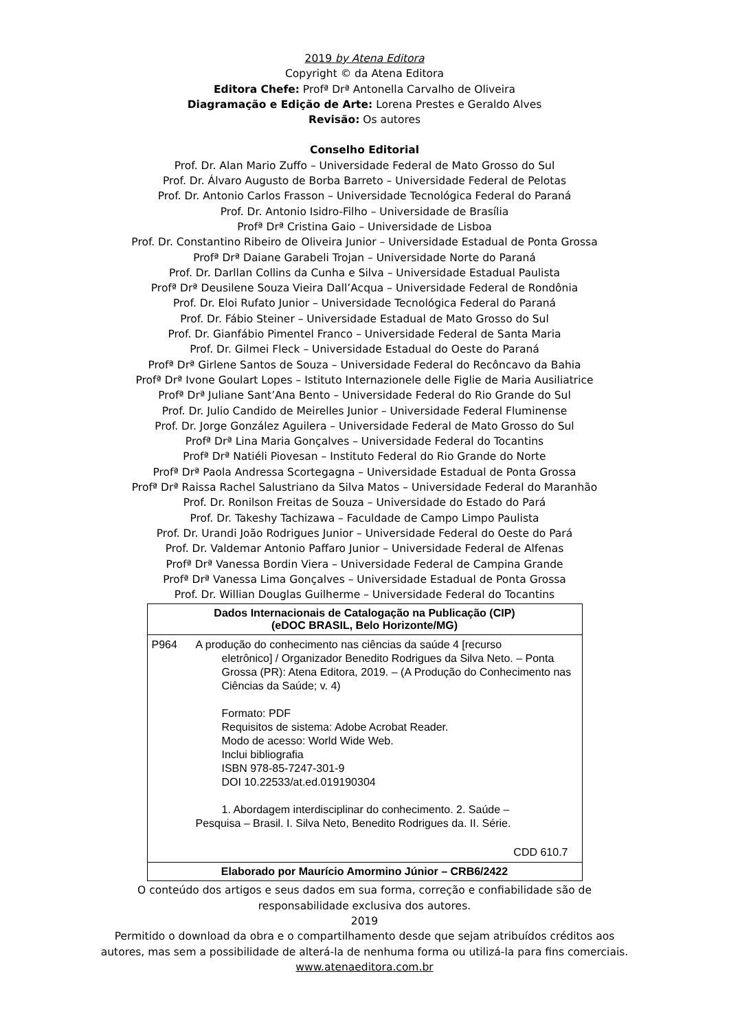2019 by Atena Editora
Copyright © da Atena Editora
Editora Chefe: Profª Drª Antonella Carvalho de Oliveira
Diagramação e Edição de Arte: Lorena Prestes e Geraldo Alves
Revisão: Os autores
Conselho Editorial
Prof. Dr. Alan Mario Zuffo – Universidade Federal de Mato Grosso do Sul
Prof. Dr. Álvaro Augusto de Borba Barreto – Universidade Federal de Pelotas
Prof. Dr. Antonio Carlos Frasson – Universidade Tecnológica Federal do Paraná
Prof. Dr. Antonio Isidro-Filho – Universidade de Brasília
Profª Drª Cristina Gaio – Universidade de Lisboa
Prof. Dr. Constantino Ribeiro de Oliveira Junior – Universidade Estadual de Ponta Grossa
Profª Drª Daiane Garabeli Trojan – Universidade Norte do Paraná
Prof. Dr. Darllan Collins da Cunha e Silva – Universidade Estadual Paulista
Profª Drª Deusilene Souza Vieira Dall’Acqua – Universidade Federal de Rondônia
Prof. Dr. Eloi Rufato Junior – Universidade Tecnológica Federal do Paraná
Prof. Dr. Fábio Steiner – Universidade Estadual de Mato Grosso do Sul
Prof. Dr. Gianfábio Pimentel Franco – Universidade Federal de Santa Maria
Prof. Dr. Gilmei Fleck – Universidade Estadual do Oeste do Paraná
Profª Drª Girlene Santos de Souza – Universidade Federal do Recôncavo da Bahia
Profª Drª Ivone Goulart Lopes – Istituto Internazionele delle Figlie de Maria Ausiliatrice
Profª Drª Juliane Sant’Ana Bento – Universidade Federal do Rio Grande do Sul
Prof. Dr. Julio Candido de Meirelles Junior – Universidade Federal Fluminense
Prof. Dr. Jorge González Aguilera – Universidade Federal de Mato Grosso do Sul
Profª Drª Lina Maria Gonçalves – Universidade Federal do Tocantins
Profª Drª Natiéli Piovesan – Instituto Federal do Rio Grande do Norte
Profª Drª Paola Andressa Scortegagna – Universidade Estadual de Ponta Grossa
Profª Drª Raissa Rachel Salustriano da Silva Matos – Universidade Federal do Maranhão
Prof. Dr. Ronilson Freitas de Souza – Universidade do Estado do Pará
Prof. Dr. Takeshy Tachizawa – Faculdade de Campo Limpo Paulista
Prof. Dr. Urandi João Rodrigues Junior – Universidade Federal do Oeste do Pará
Prof. Dr. Valdemar Antonio Paffaro Junior – Universidade Federal de Alfenas
Profª Drª Vanessa Bordin Viera – Universidade Federal de Campina Grande
Profª Drª Vanessa Lima Gonçalves – Universidade Estadual de Ponta Grossa
Prof. Dr. Willian Douglas Guilherme – Universidade Federal do Tocantins
| Dados Internacionais de Catalogação na Publicação (CIP) (eDOC BRASIL, Belo Horizonte/MG) |
| P964 A produção do conhecimento nas ciências da saúde 4 [recurso eletrônico] / Organizador Benedito Rodrigues da Silva Neto. – Ponta Grossa (PR): Atena Editora, 2019. – (A Produção do Conhecimento nas Ciências da Saúde; v. 4) Formato: PDF Requisitos de sistema: Adobe Acrobat Reader. Modo de acesso: World Wide Web. Inclui bibliografia ISBN 978-85-7247-301-9 DOI 10.22533/at.ed.019190304 1. Abordagem interdisciplinar do conhecimento. 2. Saúde – Pesquisa – Brasil. I. Silva Neto, Benedito Rodrigues da. II. Série. CDD 610.7 |
| Elaborado por Maurício Amormino Júnior – CRB6/2422 |
O conteúdo dos artigos e seus dados em sua forma, correção e confiabilidade são de
responsabilidade exclusiva dos autores.
2019
Permitido o download da obra e o compartilhamento desde que sejam atribuídos créditos aos
autores, mas sem a possibilidade de alterá-la de nenhuma forma ou utilizá-la para fins comerciais.
www.atenaeditora.com.br